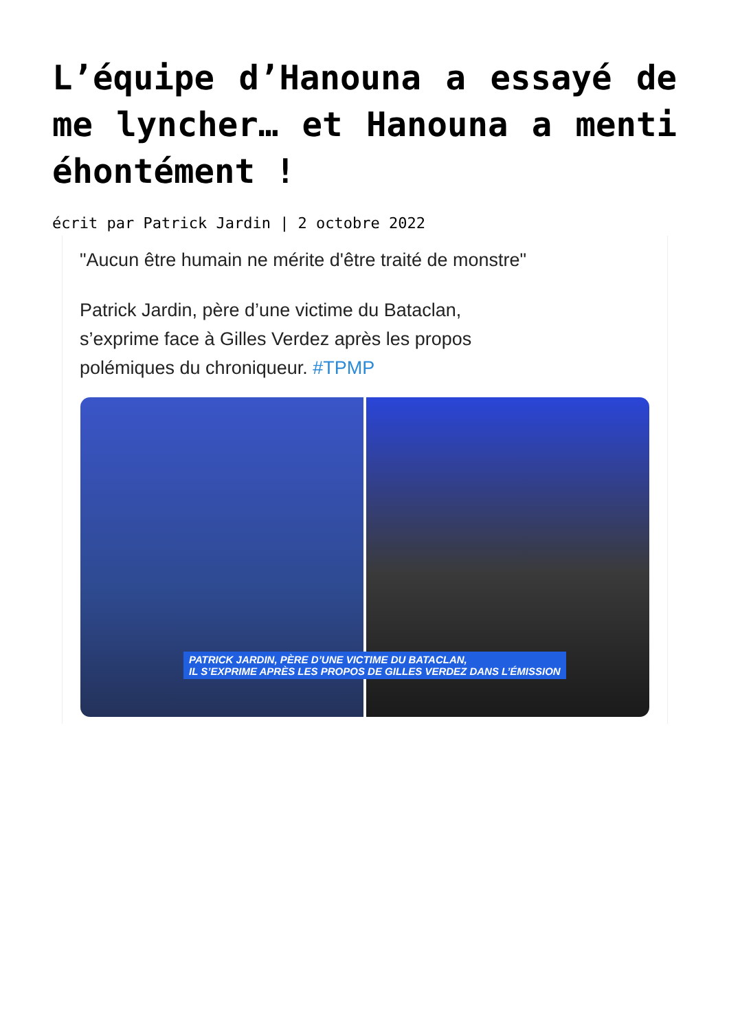L’équipe d’Hanouna a essayé de me lyncher… et Hanouna a menti éhontément !
écrit par Patrick Jardin | 2 octobre 2022
"Aucun être humain ne mérite d'être traité de monstre"
Patrick Jardin, père d’une victime du Bataclan,
s’exprime face à Gilles Verdez après les propos
polémiques du chroniqueur. #TPMP
PATRICK JARDIN, PÈRE D’UNE VICTIME DU BATACLAN,
IL S’EXPRIME APRÈS LES PROPOS DE GILLES VERDEZ DANS L’ÉMISSION